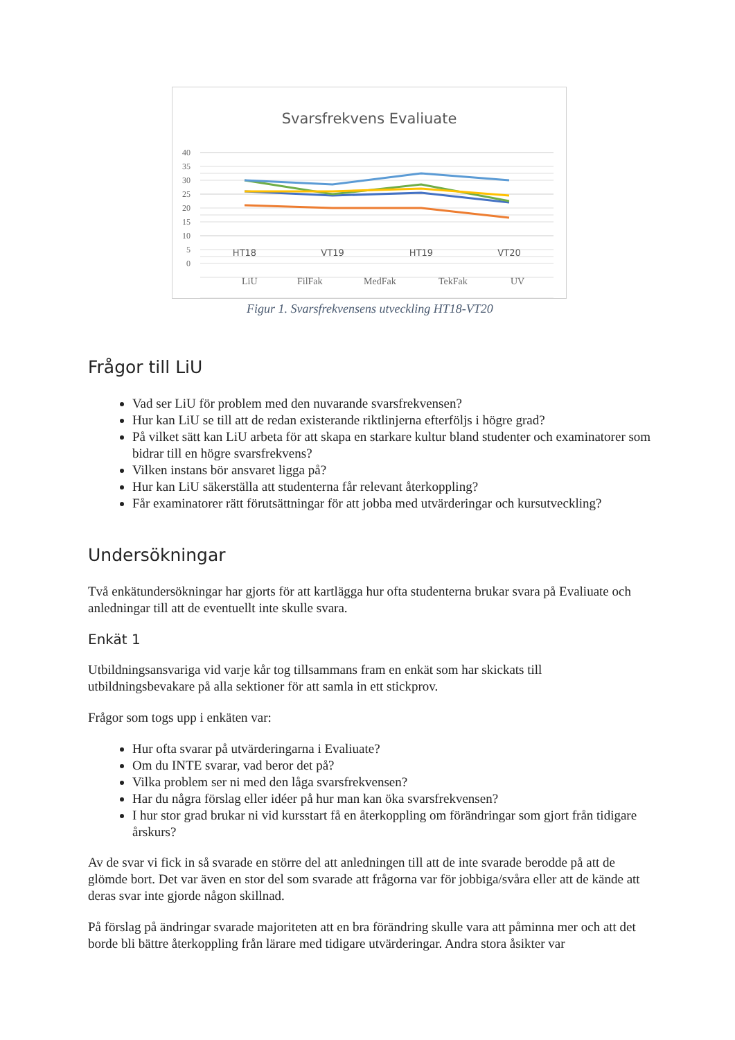Svarsfrekvens Evaliuate
40
35
30
25
20
15
10
5
0
HT18
VT19
HT19
VT20
LiU
FilFak
MedFak
TekFak
UV
Figur 1. Svarsfrekvensens utveckling HT18-VT20
Frågor till LiU
Vad ser LiU för problem med den nuvarande svarsfrekvensen?
Hur kan LiU se till att de redan existerande riktlinjerna efterföljs i högre grad?
På vilket sätt kan LiU arbeta för att skapa en starkare kultur bland studenter och examinatorer som bidrar till en högre svarsfrekvens?
Vilken instans bör ansvaret ligga på?
Hur kan LiU säkerställa att studenterna får relevant återkoppling?
Får examinatorer rätt förutsättningar för att jobba med utvärderingar och kursutveckling?
Undersökningar
Två enkätundersökningar har gjorts för att kartlägga hur ofta studenterna brukar svara på Evaliuate och anledningar till att de eventuellt inte skulle svara.
Enkät 1
Utbildningsansvariga vid varje kår tog tillsammans fram en enkät som har skickats till utbildningsbevakare på alla sektioner för att samla in ett stickprov.
Frågor som togs upp i enkäten var:
Hur ofta svarar på utvärderingarna i Evaliuate?
Om du INTE svarar, vad beror det på?
Vilka problem ser ni med den låga svarsfrekvensen?
Har du några förslag eller idéer på hur man kan öka svarsfrekvensen?
I hur stor grad brukar ni vid kursstart få en återkoppling om förändringar som gjort från tidigare årskurs?
Av de svar vi fick in så svarade en större del att anledningen till att de inte svarade berodde på att de glömde bort. Det var även en stor del som svarade att frågorna var för jobbiga/svåra eller att de kände att deras svar inte gjorde någon skillnad.
På förslag på ändringar svarade majoriteten att en bra förändring skulle vara att påminna mer och att det borde bli bättre återkoppling från lärare med tidigare utvärderingar. Andra stora åsikter var